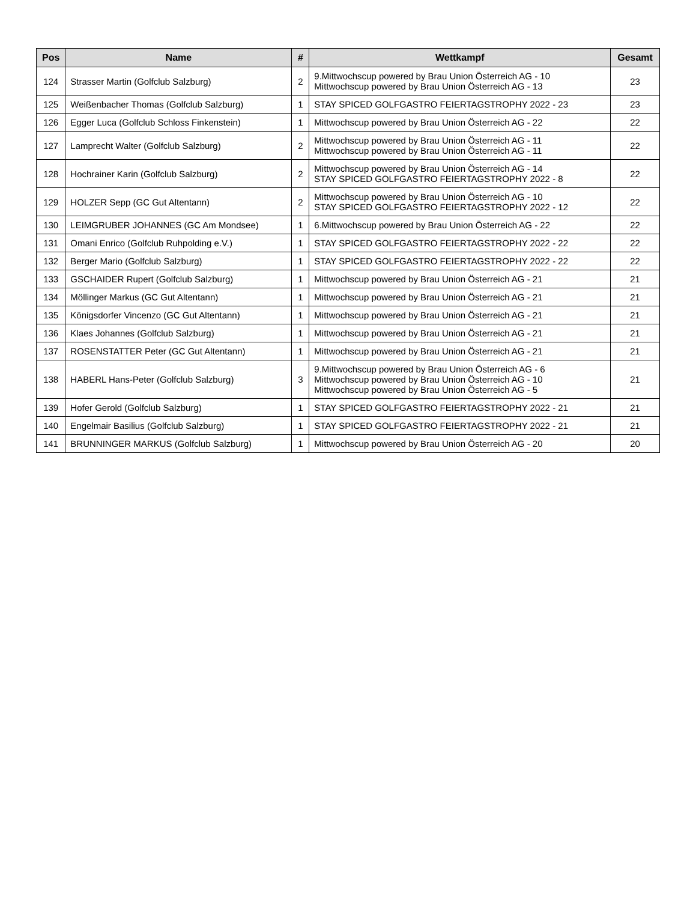| Pos | Name | # | Wettkampf | Gesamt |
| --- | --- | --- | --- | --- |
| 124 | Strasser Martin (Golfclub Salzburg) | 2 | 9.Mittwochscup powered by Brau Union Österreich AG - 10 Mittwochscup powered by Brau Union Österreich AG - 13 | 23 |
| 125 | Weißenbacher Thomas (Golfclub Salzburg) | 1 | STAY SPICED GOLFGASTRO FEIERTAGSTROPHY 2022 - 23 | 23 |
| 126 | Egger Luca (Golfclub Schloss Finkenstein) | 1 | Mittwochscup powered by Brau Union Österreich AG - 22 | 22 |
| 127 | Lamprecht Walter (Golfclub Salzburg) | 2 | Mittwochscup powered by Brau Union Österreich AG - 11 Mittwochscup powered by Brau Union Österreich AG - 11 | 22 |
| 128 | Hochrainer Karin (Golfclub Salzburg) | 2 | Mittwochscup powered by Brau Union Österreich AG - 14 STAY SPICED GOLFGASTRO FEIERTAGSTROPHY 2022 - 8 | 22 |
| 129 | HOLZER Sepp (GC Gut Altentann) | 2 | Mittwochscup powered by Brau Union Österreich AG - 10 STAY SPICED GOLFGASTRO FEIERTAGSTROPHY 2022 - 12 | 22 |
| 130 | LEIMGRUBER JOHANNES (GC Am Mondsee) | 1 | 6.Mittwochscup powered by Brau Union Österreich AG - 22 | 22 |
| 131 | Omani Enrico (Golfclub Ruhpolding e.V.) | 1 | STAY SPICED GOLFGASTRO FEIERTAGSTROPHY 2022 - 22 | 22 |
| 132 | Berger Mario (Golfclub Salzburg) | 1 | STAY SPICED GOLFGASTRO FEIERTAGSTROPHY 2022 - 22 | 22 |
| 133 | GSCHAIDER Rupert (Golfclub Salzburg) | 1 | Mittwochscup powered by Brau Union Österreich AG - 21 | 21 |
| 134 | Möllinger Markus (GC Gut Altentann) | 1 | Mittwochscup powered by Brau Union Österreich AG - 21 | 21 |
| 135 | Königsdorfer Vincenzo (GC Gut Altentann) | 1 | Mittwochscup powered by Brau Union Österreich AG - 21 | 21 |
| 136 | Klaes Johannes (Golfclub Salzburg) | 1 | Mittwochscup powered by Brau Union Österreich AG - 21 | 21 |
| 137 | ROSENSTATTER Peter (GC Gut Altentann) | 1 | Mittwochscup powered by Brau Union Österreich AG - 21 | 21 |
| 138 | HABERL Hans-Peter (Golfclub Salzburg) | 3 | 9.Mittwochscup powered by Brau Union Österreich AG - 6 Mittwochscup powered by Brau Union Österreich AG - 10 Mittwochscup powered by Brau Union Österreich AG - 5 | 21 |
| 139 | Hofer Gerold (Golfclub Salzburg) | 1 | STAY SPICED GOLFGASTRO FEIERTAGSTROPHY 2022 - 21 | 21 |
| 140 | Engelmair Basilius (Golfclub Salzburg) | 1 | STAY SPICED GOLFGASTRO FEIERTAGSTROPHY 2022 - 21 | 21 |
| 141 | BRUNNINGER MARKUS (Golfclub Salzburg) | 1 | Mittwochscup powered by Brau Union Österreich AG - 20 | 20 |